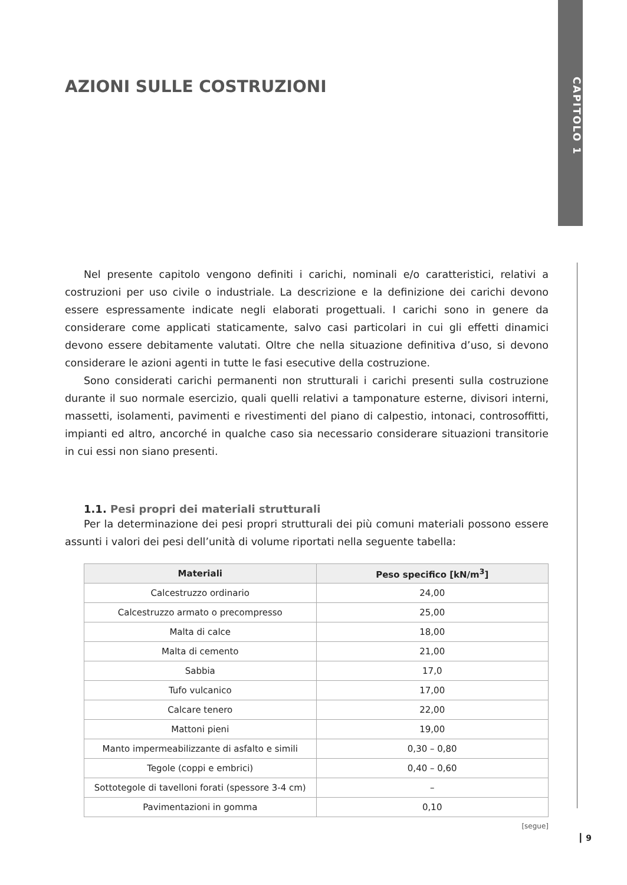CAPITOLO 1
AZIONI SULLE COSTRUZIONI
Nel presente capitolo vengono definiti i carichi, nominali e/o caratteristici, relativi a costruzioni per uso civile o industriale. La descrizione e la definizione dei carichi devono essere espressamente indicate negli elaborati progettuali. I carichi sono in genere da considerare come applicati staticamente, salvo casi particolari in cui gli effetti dinamici devono essere debitamente valutati. Oltre che nella situazione definitiva d’uso, si devono considerare le azioni agenti in tutte le fasi esecutive della costruzione.
Sono considerati carichi permanenti non strutturali i carichi presenti sulla costruzione durante il suo normale esercizio, quali quelli relativi a tamponature esterne, divisori interni, massetti, isolamenti, pavimenti e rivestimenti del piano di calpestio, intonaci, controsoffitti, impianti ed altro, ancorché in qualche caso sia necessario considerare situazioni transitorie in cui essi non siano presenti.
1.1. Pesi propri dei materiali strutturali
Per la determinazione dei pesi propri strutturali dei più comuni materiali possono essere assunti i valori dei pesi dell’unità di volume riportati nella seguente tabella:
| Materiali | Peso specifico [kN/m<sup>3</sup>] |
| --- | --- |
| Calcestruzzo ordinario | 24,00 |
| Calcestruzzo armato o precompresso | 25,00 |
| Malta di calce | 18,00 |
| Malta di cemento | 21,00 |
| Sabbia | 17,0 |
| Tufo vulcanico | 17,00 |
| Calcare tenero | 22,00 |
| Mattoni pieni | 19,00 |
| Manto impermeabilizzante di asfalto e simili | 0,30 – 0,80 |
| Tegole (coppi e embrici) | 0,40 – 0,60 |
| Sottotegole di tavelloni forati (spessore 3-4 cm) | – |
| Pavimentazioni in gomma | 0,10 |
[segue]
┃ 9